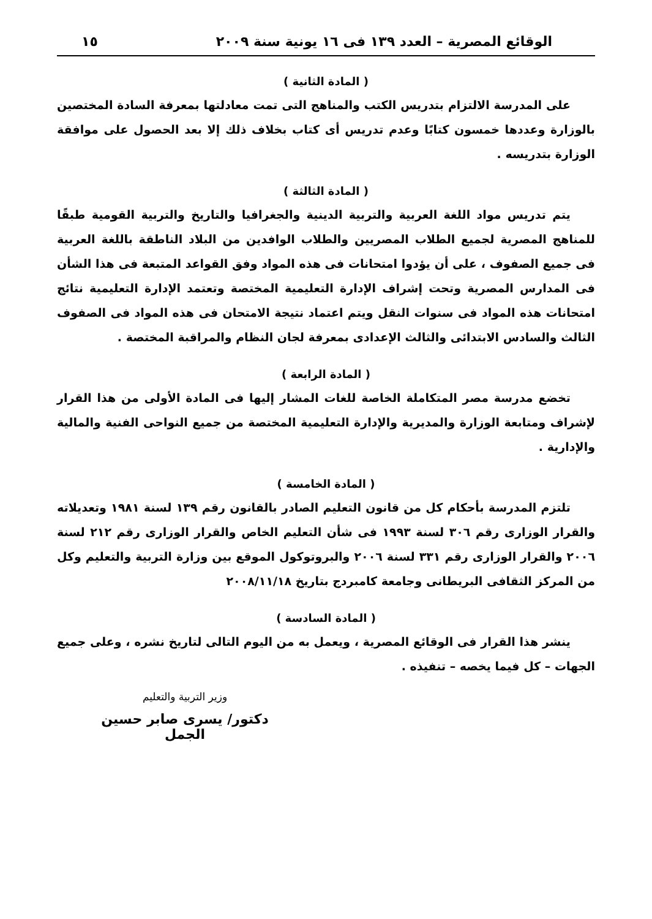الوقائع المصرية – العدد ١٣٩ فى ١٦ يونية سنة ٢٠٠٩ ١٥
( المادة الثانية )
على المدرسة الالتزام بتدريس الكتب والمناهج التى تمت معادلتها بمعرفة السادة المختصين بالوزارة وعددها خمسون كتابًا وعدم تدريس أى كتاب بخلاف ذلك إلا بعد الحصول على موافقة الوزارة بتدريسه .
( المادة الثالثة )
يتم تدريس مواد اللغة العربية والتربية الدينية والجغرافيا والتاريخ والتربية القومية طبقًا للمناهج المصرية لجميع الطلاب المصريين والطلاب الوافدين من البلاد الناطقة باللغة العربية فى جميع الصفوف ، على أن يؤدوا امتحانات فى هذه المواد وفق القواعد المتبعة فى هذا الشأن فى المدارس المصرية وتحت إشراف الإدارة التعليمية المختصة وتعتمد الإدارة التعليمية نتائج امتحانات هذه المواد فى سنوات النقل ويتم اعتماد نتيجة الامتحان فى هذه المواد فى الصفوف الثالث والسادس الابتدائى والثالث الإعدادى بمعرفة لجان النظام والمراقبة المختصة .
( المادة الرابعة )
تخضع مدرسة مصر المتكاملة الخاصة للغات المشار إليها فى المادة الأولى من هذا القرار لإشراف ومتابعة الوزارة والمديرية والإدارة التعليمية المختصة من جميع النواحى الفنية والمالية والإدارية .
( المادة الخامسة )
تلتزم المدرسة بأحكام كل من قانون التعليم الصادر بالقانون رقم ١٣٩ لسنة ١٩٨١ وتعديلاته والقرار الوزارى رقم ٣٠٦ لسنة ١٩٩٣ فى شأن التعليم الخاص والقرار الوزارى رقم ٢١٢ لسنة ٢٠٠٦ والقرار الوزارى رقم ٣٣١ لسنة ٢٠٠٦ والبروتوكول الموقع بين وزارة التربية والتعليم وكل من المركز الثقافى البريطانى وجامعة كامبردج بتاريخ ٢٠٠٨/١١/١٨
( المادة السادسة )
ينشر هذا القرار فى الوقائع المصرية ، ويعمل به من اليوم التالى لتاريخ نشره ، وعلى جميع الجهات – كل فيما يخصه – تنفيذه .
وزير التربية والتعليم
دكتور/ يسرى صابر حسين الجمل